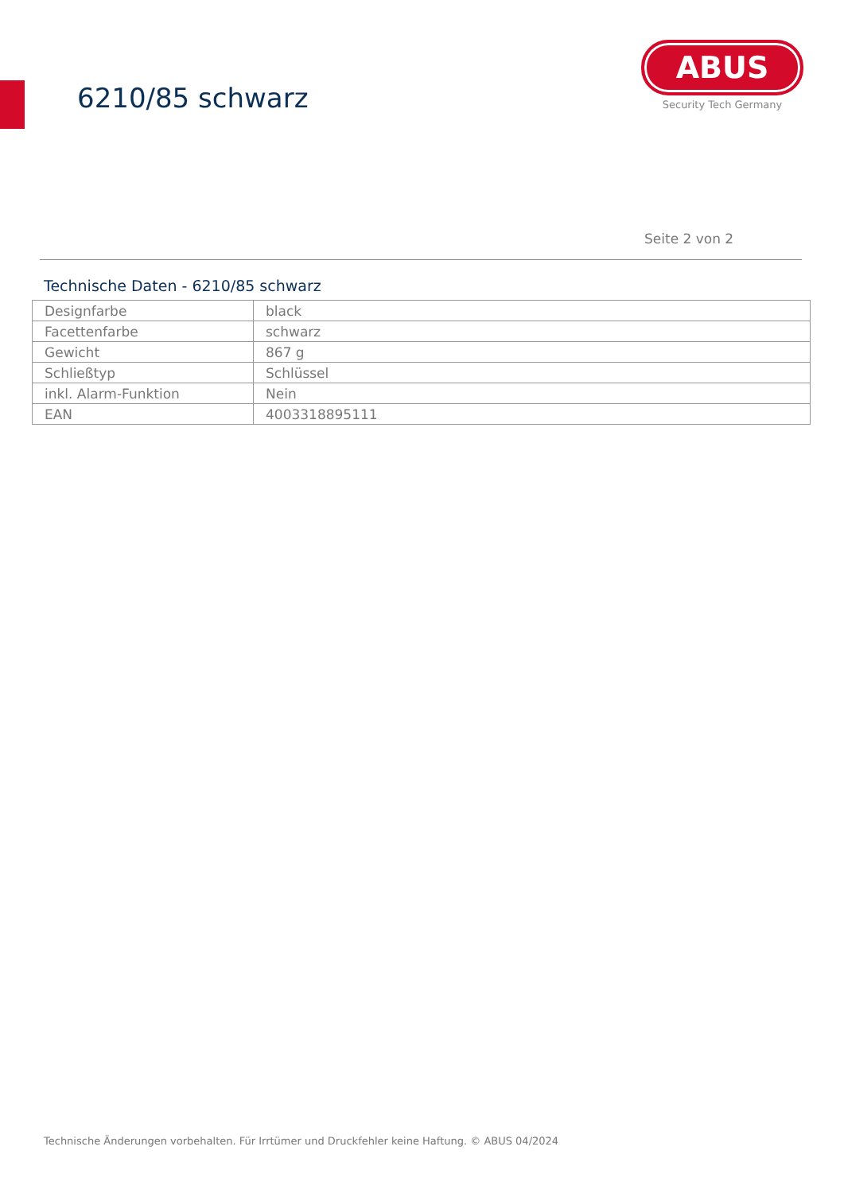6210/85 schwarz
ABUS
Security Tech Germany
Seite 2 von 2
Technische Daten - 6210/85 schwarz
| Designfarbe | black |
| Facettenfarbe | schwarz |
| Gewicht | 867 g |
| Schließtyp | Schlüssel |
| inkl. Alarm-Funktion | Nein |
| EAN | 4003318895111 |
Technische Änderungen vorbehalten. Für Irrtümer und Druckfehler keine Haftung. © ABUS 04/2024